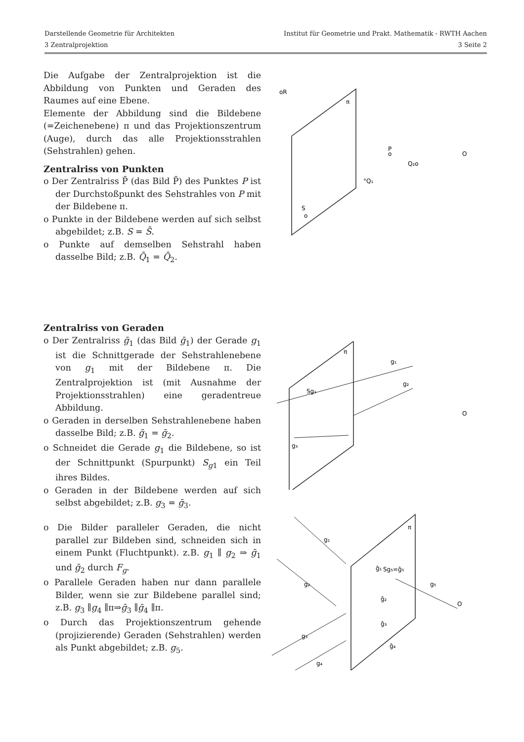Darstellende Geometrie für Architekten Institut für Geometrie und Prakt. Mathematik - RWTH Aachen
3 Zentralprojektion 3 Seite 2
Die Aufgabe der Zentralprojektion ist die Abbildung von Punkten und Geraden des Raumes auf eine Ebene.
Elemente der Abbildung sind die Bildebene (=Zeichenebene) π und das Projektionszentrum (Auge), durch das alle Projektionsstrahlen (Sehstrahlen) gehen.
Zentralriss von Punkten
o Der Zentralriss P̄ (das Bild P̄) des Punktes P ist der Durchstoßpunkt des Sehstrahles von P mit der Bildebene π.
o Punkte in der Bildebene werden auf sich selbst abgebildet; z.B. S = S̄.
o Punkte auf demselben Sehstrahl haben dasselbe Bild; z.B. Q̄<sub>1</sub> = Q̄<sub>2</sub>.
Zentralriss von Geraden
o Der Zentralriss ḡ<sub>1</sub> (das Bild ḡ<sub>1</sub>) der Gerade g<sub>1</sub> ist die Schnittgerade der Sehstrahlenebene von g<sub>1</sub> mit der Bildebene π. Die Zentralprojektion ist (mit Ausnahme der Projektionsstrahlen) eine geradentreue Abbildung.
o Geraden in derselben Sehstrahlenebene haben dasselbe Bild; z.B. ḡ<sub>1</sub> = ḡ<sub>2</sub>.
o Schneidet die Gerade g<sub>1</sub> die Bildebene, so ist der Schnittpunkt (Spurpunkt) S<sub>g1</sub> ein Teil ihres Bildes.
o Geraden in der Bildebene werden auf sich selbst abgebildet; z.B. g<sub>3</sub> = ḡ<sub>3</sub>.
o Die Bilder paralleler Geraden, die nicht parallel zur Bildeben sind, schneiden sich in einem Punkt (Fluchtpunkt). z.B. g<sub>1</sub> ∥ g<sub>2</sub> ⇒ ḡ<sub>1</sub> und ḡ<sub>2</sub> durch F<sub>g</sub>.
o Parallele Geraden haben nur dann parallele Bilder, wenn sie zur Bildebene parallel sind; z.B. g<sub>3</sub> ∥g<sub>4</sub> ∥π⇒ḡ<sub>3</sub> ∥ḡ<sub>4</sub> ∥π.
o Durch das Projektionszentrum gehende (projizierende) Geraden (Sehstrahlen) werden als Punkt abgebildet; z.B. g<sub>5</sub>.
π
oR
P
o
Q₂o
°Q₁
O
S
o
π
g₁
g₂
Sg₁
g₃
O
π
g₁
g₂
g₃
g₄
Sg₅=ḡ₅
g₅
O
ḡ₁
ḡ₂
ḡ₃
ḡ₄